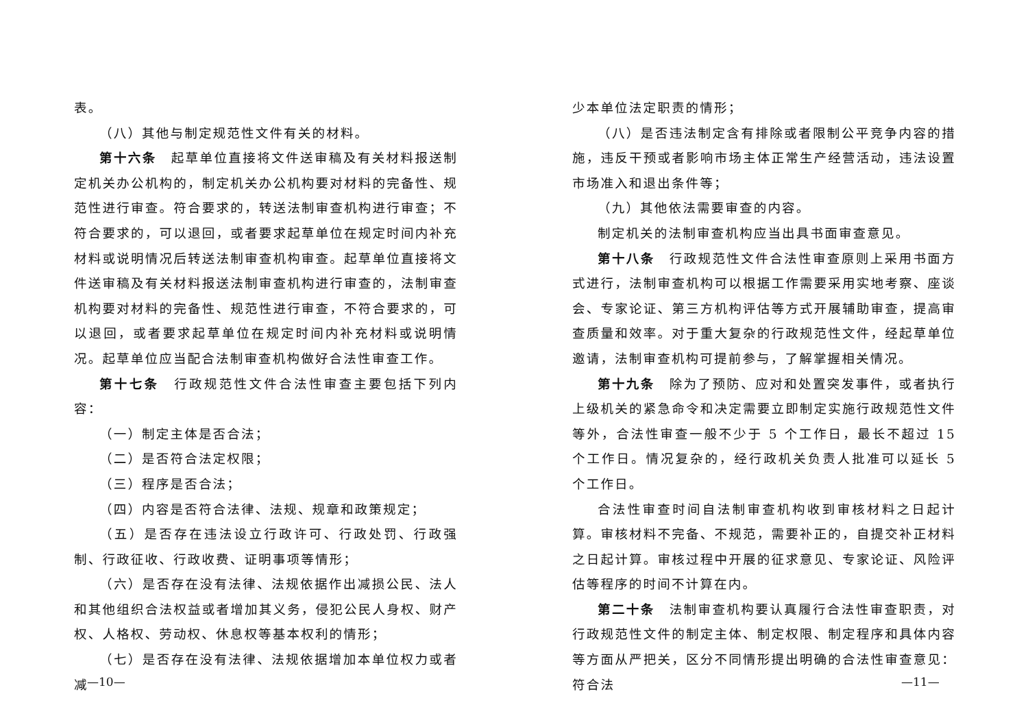表。
（八）其他与制定规范性文件有关的材料。
第十六条　起草单位直接将文件送审稿及有关材料报送制定机关办公机构的，制定机关办公机构要对材料的完备性、规范性进行审查。符合要求的，转送法制审查机构进行审查；不符合要求的，可以退回，或者要求起草单位在规定时间内补充材料或说明情况后转送法制审查机构审查。起草单位直接将文件送审稿及有关材料报送法制审查机构进行审查的，法制审查机构要对材料的完备性、规范性进行审查，不符合要求的，可以退回，或者要求起草单位在规定时间内补充材料或说明情况。起草单位应当配合法制审查机构做好合法性审查工作。
第十七条　行政规范性文件合法性审查主要包括下列内容：
（一）制定主体是否合法；
（二）是否符合法定权限；
（三）程序是否合法；
（四）内容是否符合法律、法规、规章和政策规定；
（五）是否存在违法设立行政许可、行政处罚、行政强制、行政征收、行政收费、证明事项等情形；
（六）是否存在没有法律、法规依据作出减损公民、法人和其他组织合法权益或者增加其义务，侵犯公民人身权、财产权、人格权、劳动权、休息权等基本权利的情形；
（七）是否存在没有法律、法规依据增加本单位权力或者减
—10—
少本单位法定职责的情形；
（八）是否违法制定含有排除或者限制公平竞争内容的措施，违反干预或者影响市场主体正常生产经营活动，违法设置市场准入和退出条件等；
（九）其他依法需要审查的内容。
制定机关的法制审查机构应当出具书面审查意见。
第十八条　行政规范性文件合法性审查原则上采用书面方式进行，法制审查机构可以根据工作需要采用实地考察、座谈会、专家论证、第三方机构评估等方式开展辅助审查，提高审查质量和效率。对于重大复杂的行政规范性文件，经起草单位邀请，法制审查机构可提前参与，了解掌握相关情况。
第十九条　除为了预防、应对和处置突发事件，或者执行上级机关的紧急命令和决定需要立即制定实施行政规范性文件等外，合法性审查一般不少于 5 个工作日，最长不超过 15 个工作日。情况复杂的，经行政机关负责人批准可以延长 5 个工作日。
合法性审查时间自法制审查机构收到审核材料之日起计算。审核材料不完备、不规范，需要补正的，自提交补正材料之日起计算。审核过程中开展的征求意见、专家论证、风险评估等程序的时间不计算在内。
第二十条　法制审查机构要认真履行合法性审查职责，对行政规范性文件的制定主体、制定权限、制定程序和具体内容等方面从严把关，区分不同情形提出明确的合法性审查意见：符合法
—11—